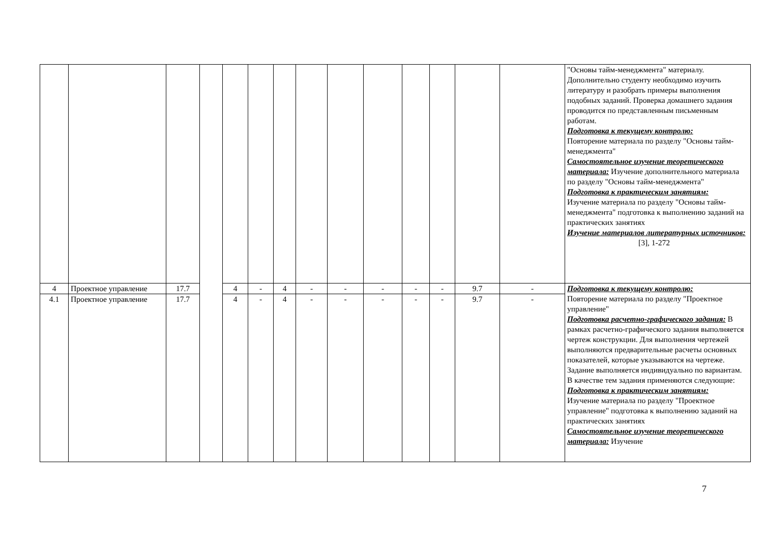| | | | | | | | | | | | | | | "Основы тайм-менеджмента" материалу. Дополнительно студенту необходимо изучить литературу и разобрать примеры выполнения подобных заданий. Проверка домашнего задания проводится по представленным письменным работам. Подготовка к текущему контролю: Повторение материала по разделу "Основы тайм-менеджмента" Самостоятельное изучение теоретического материала: Изучение дополнительного материала по разделу "Основы тайм-менеджмента" Подготовка к практическим занятиям: Изучение материала по разделу "Основы тайм-менеджмента" подготовка к выполнению заданий на практических занятиях Изучение материалов литературных источников: [3], 1-272 |
| 4 | Проектное управление | 17.7 | | 4 | - | 4 | - | - | - | - | - | 9.7 | - | Подготовка к текущему контролю: Повторение материала по разделу "Проектное управление" Подготовка расчетно-графического задания: В рамках расчетно-графического задания выполняется чертеж конструкции. Для выполнения чертежей выполняются предварительные расчеты основных показателей, которые указываются на чертеже. Задание выполняется индивидуально по вариантам. В качестве тем задания применяются следующие: Подготовка к практическим занятиям: Изучение материала по разделу "Проектное управление" подготовка к выполнению заданий на практических занятиях Самостоятельное изучение теоретического материала: Изучение |
| 4.1 | Проектное управление | 17.7 | | 4 | - | 4 | - | - | - | - | - | 9.7 | - | |
7